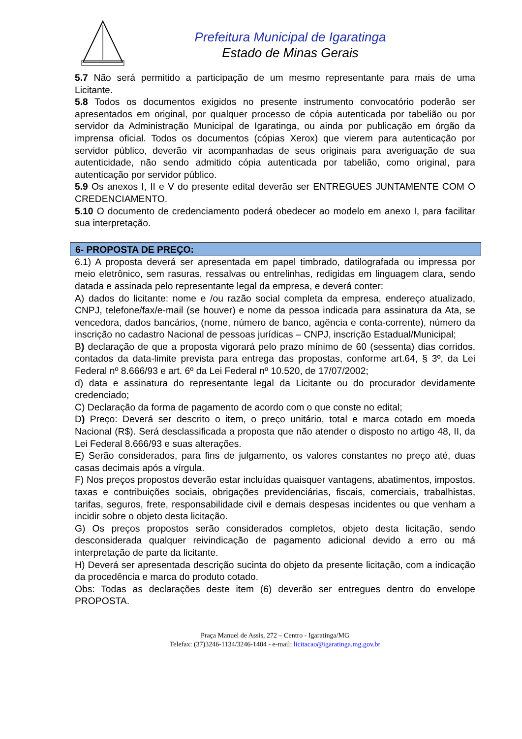Prefeitura Municipal de Igaratinga
Estado de Minas Gerais
5.7 Não será permitido a participação de um mesmo representante para mais de uma Licitante.
5.8 Todos os documentos exigidos no presente instrumento convocatório poderão ser apresentados em original, por qualquer processo de cópia autenticada por tabelião ou por servidor da Administração Municipal de Igaratinga, ou ainda por publicação em órgão da imprensa oficial. Todos os documentos (cópias Xerox) que vierem para autenticação por servidor público, deverão vir acompanhadas de seus originais para averiguação de sua autenticidade, não sendo admitido cópia autenticada por tabelião, como original, para autenticação por servidor público.
5.9 Os anexos I, II e V do presente edital deverão ser ENTREGUES JUNTAMENTE COM O CREDENCIAMENTO.
5.10 O documento de credenciamento poderá obedecer ao modelo em anexo I, para facilitar sua interpretação.
6- PROPOSTA DE PREÇO:
6.1) A proposta deverá ser apresentada em papel timbrado, datilografada ou impressa por meio eletrônico, sem rasuras, ressalvas ou entrelinhas, redigidas em linguagem clara, sendo datada e assinada pelo representante legal da empresa, e deverá conter:
A) dados do licitante: nome e /ou razão social completa da empresa, endereço atualizado, CNPJ, telefone/fax/e-mail (se houver) e nome da pessoa indicada para assinatura da Ata, se vencedora, dados bancários, (nome, número de banco, agência e conta-corrente), número da inscrição no cadastro Nacional de pessoas jurídicas – CNPJ, inscrição Estadual/Municipal;
B) declaração de que a proposta vigorará pelo prazo mínimo de 60 (sessenta) dias corridos, contados da data-limite prevista para entrega das propostas, conforme art.64, § 3º, da Lei Federal nº 8.666/93 e art. 6º da Lei Federal nº 10.520, de 17/07/2002;
d) data e assinatura do representante legal da Licitante ou do procurador devidamente credenciado;
C) Declaração da forma de pagamento de acordo com o que conste no edital;
D) Preço: Deverá ser descrito o item, o preço unitário, total e marca cotado em moeda Nacional (R$). Será desclassificada a proposta que não atender o disposto no artigo 48, II, da Lei Federal 8.666/93 e suas alterações.
E) Serão considerados, para fins de julgamento, os valores constantes no preço até, duas casas decimais após a vírgula.
F) Nos preços propostos deverão estar incluídas quaisquer vantagens, abatimentos, impostos, taxas e contribuições sociais, obrigações previdenciárias, fiscais, comerciais, trabalhistas, tarifas, seguros, frete, responsabilidade civil e demais despesas incidentes ou que venham a incidir sobre o objeto desta licitação.
G) Os preços propostos serão considerados completos, objeto desta licitação, sendo desconsiderada qualquer reivindicação de pagamento adicional devido a erro ou má interpretação de parte da licitante.
H) Deverá ser apresentada descrição sucinta do objeto da presente licitação, com a indicação da procedência e marca do produto cotado.
Obs: Todas as declarações deste item (6) deverão ser entregues dentro do envelope PROPOSTA.
Praça Manuel de Assis, 272 – Centro - Igaratinga/MG
Telefax: (37)3246-1134/3246-1404 - e-mail: licitacao@igaratinga.mg.gov.br